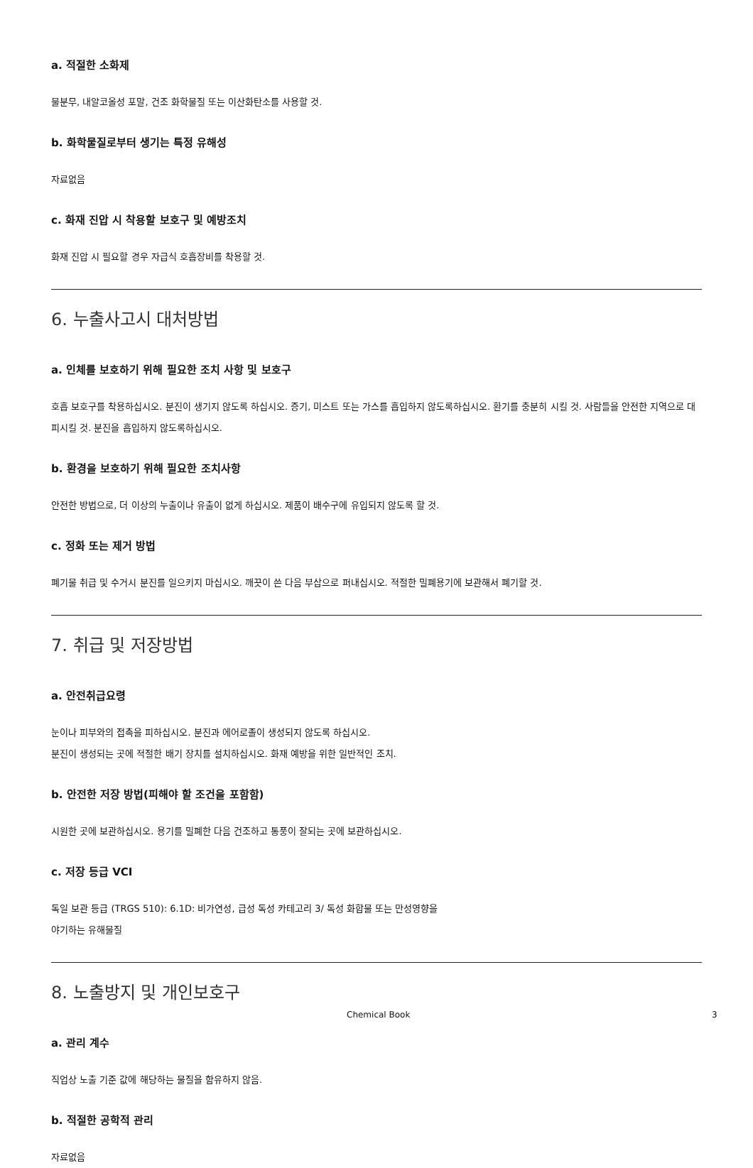a. 적절한 소화제
물분무, 내알코올성 포말, 건조 화학물질 또는 이산화탄소를 사용할 것.
b. 화학물질로부터 생기는 특정 유해성
자료없음
c. 화재 진압 시 착용할 보호구 및 예방조치
화재 진압 시 필요할 경우 자급식 호흡장비를 착용할 것.
6. 누출사고시 대처방법
a. 인체를 보호하기 위해 필요한 조치 사항 및 보호구
호흡 보호구를 착용하십시오. 분진이 생기지 않도록 하십시오. 증기, 미스트 또는 가스를 흡입하지 않도록하십시오. 환기를 충분히 시킬 것. 사람들을 안전한 지역으로 대피시킬 것. 분진을 흡입하지 않도록하십시오.
b. 환경을 보호하기 위해 필요한 조치사항
안전한 방법으로, 더 이상의 누출이나 유출이 없게 하십시오. 제품이 배수구에 유입되지 않도록 할 것.
c. 정화 또는 제거 방법
폐기물 취급 및 수거시 분진를 일으키지 마십시오. 깨끗이 쓴 다음 부삽으로 퍼내십시오. 적절한 밀폐용기에 보관해서 폐기할 것.
7. 취급 및 저장방법
a. 안전취급요령
눈이나 피부와의 접촉을 피하십시오. 분진과 에어로졸이 생성되지 않도록 하십시오.
분진이 생성되는 곳에 적절한 배기 장치를 설치하십시오. 화재 예방을 위한 일반적인 조치.
b. 안전한 저장 방법(피해야 할 조건을 포함함)
시원한 곳에 보관하십시오. 용기를 밀폐한 다음 건조하고 통풍이 잘되는 곳에 보관하십시오.
c. 저장 등급 VCI
독일 보관 등급 (TRGS 510): 6.1D: 비가연성, 급성 독성 카테고리 3/ 독성 화합물 또는 만성영향을
야기하는 유해물질
8. 노출방지 및 개인보호구
a. 관리 계수
직업상 노출 기준 값에 해당하는 물질을 함유하지 않음.
b. 적절한 공학적 관리
자료없음
Chemical Book 3